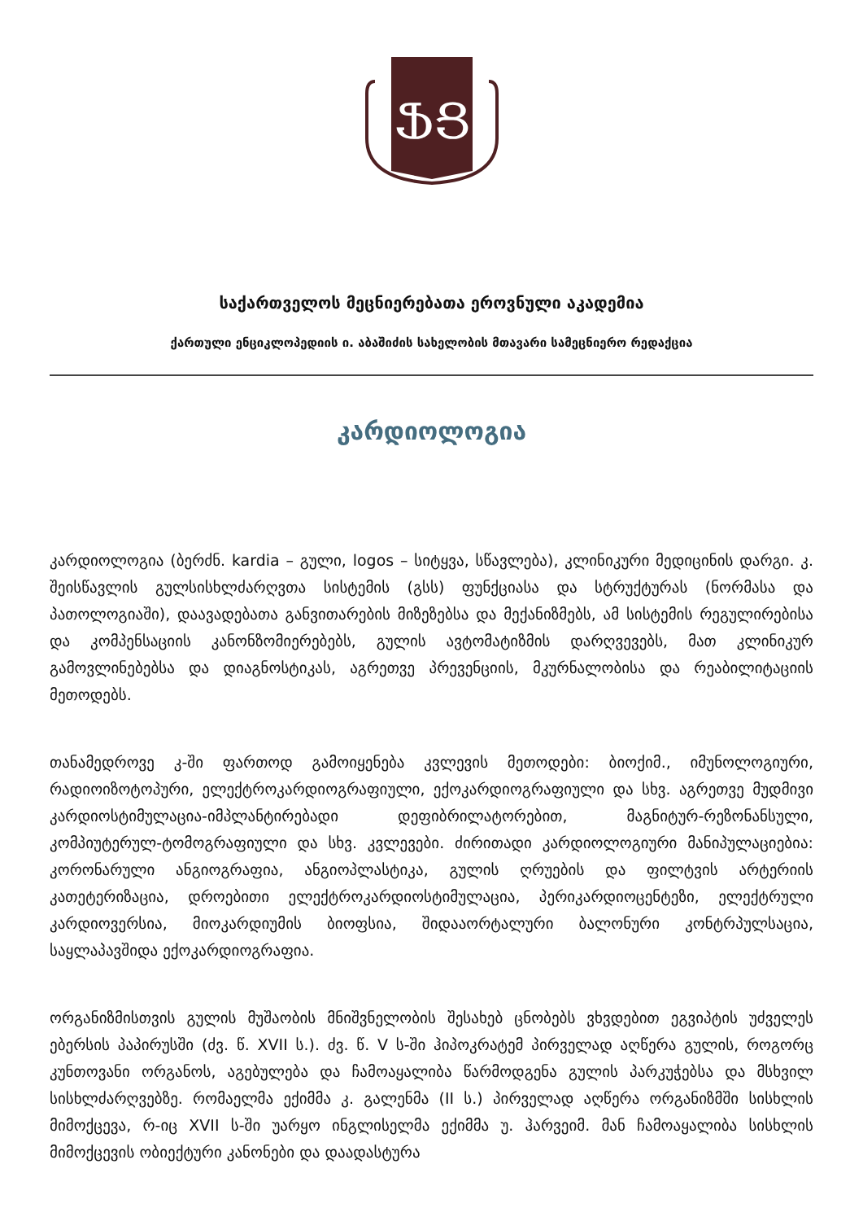ՖՑ
საქართველოს მეცნიერებათა ეროვნული აკადემია
ქართული ენციკლოპედიის ი. აბაშიძის სახელობის მთავარი სამეცნიერო რედაქცია
კარდიოლოგია
კარდიოლოგია (ბერძნ. kardia – გული, logos – სიტყვა, სწავლება), კლინიკური მედიცინის დარგი. კ. შეისწავლის გულსისხლძარღვთა სისტემის (გსს) ფუნქციასა და სტრუქტურას (ნორმასა და პათოლოგიაში), დაავადებათა განვითარების მიზეზებსა და მექანიზმებს, ამ სისტემის რეგულირებისა და კომპენსაციის კანონზომიერებებს, გულის ავტომატიზმის დარღვევებს, მათ კლინიკურ გამოვლინებებსა და დიაგნოსტიკას, აგრეთვე პრევენციის, მკურნალობისა და რეაბილიტაციის მეთოდებს.
თანამედროვე კ-ში ფართოდ გამოიყენება კვლევის მეთოდები: ბიოქიმ., იმუნოლოგიური, რადიოიზოტოპური, ელექტროკარდიოგრაფიული, ექოკარდიოგრაფიული და სხვ. აგრეთვე მუდმივი კარდიოსტიმულაცია-იმპლანტირებადი დეფიბრილატორებით, მაგნიტურ-რეზონანსული, კომპიუტერულ-ტომოგრაფიული და სხვ. კვლევები. ძირითადი კარდიოლოგიური მანიპულაციებია: კორონარული ანგიოგრაფია, ანგიოპლასტიკა, გულის ღრუების და ფილტვის არტერიის კათეტერიზაცია, დროებითი ელექტროკარდიოსტიმულაცია, პერიკარდიოცენტეზი, ელექტრული კარდიოვერსია, მიოკარდიუმის ბიოფსია, შიდააორტალური ბალონური კონტრპულსაცია, საყლაპავშიდა ექოკარდიოგრაფია.
ორგანიზმისთვის გულის მუშაობის მნიშვნელობის შესახებ ცნობებს ვხვდებით ეგვიპტის უძველეს ებერსის პაპირუსში (ძვ. წ. XVII ს.). ძვ. წ. V ს-ში ჰიპოკრატემ პირველად აღწერა გულის, როგორც კუნთოვანი ორგანოს, აგებულება და ჩამოაყალიბა წარმოდგენა გულის პარკუჭებსა და მსხვილ სისხლძარღვებზე. რომაელმა ექიმმა კ. გალენმა (II ს.) პირველად აღწერა ორგანიზმში სისხლის მიმოქცევა, რ-იც XVII ს-ში უარყო ინგლისელმა ექიმმა უ. ჰარვეიმ. მან ჩამოაყალიბა სისხლის მიმოქცევის ობიექტური კანონები და დაადასტურა